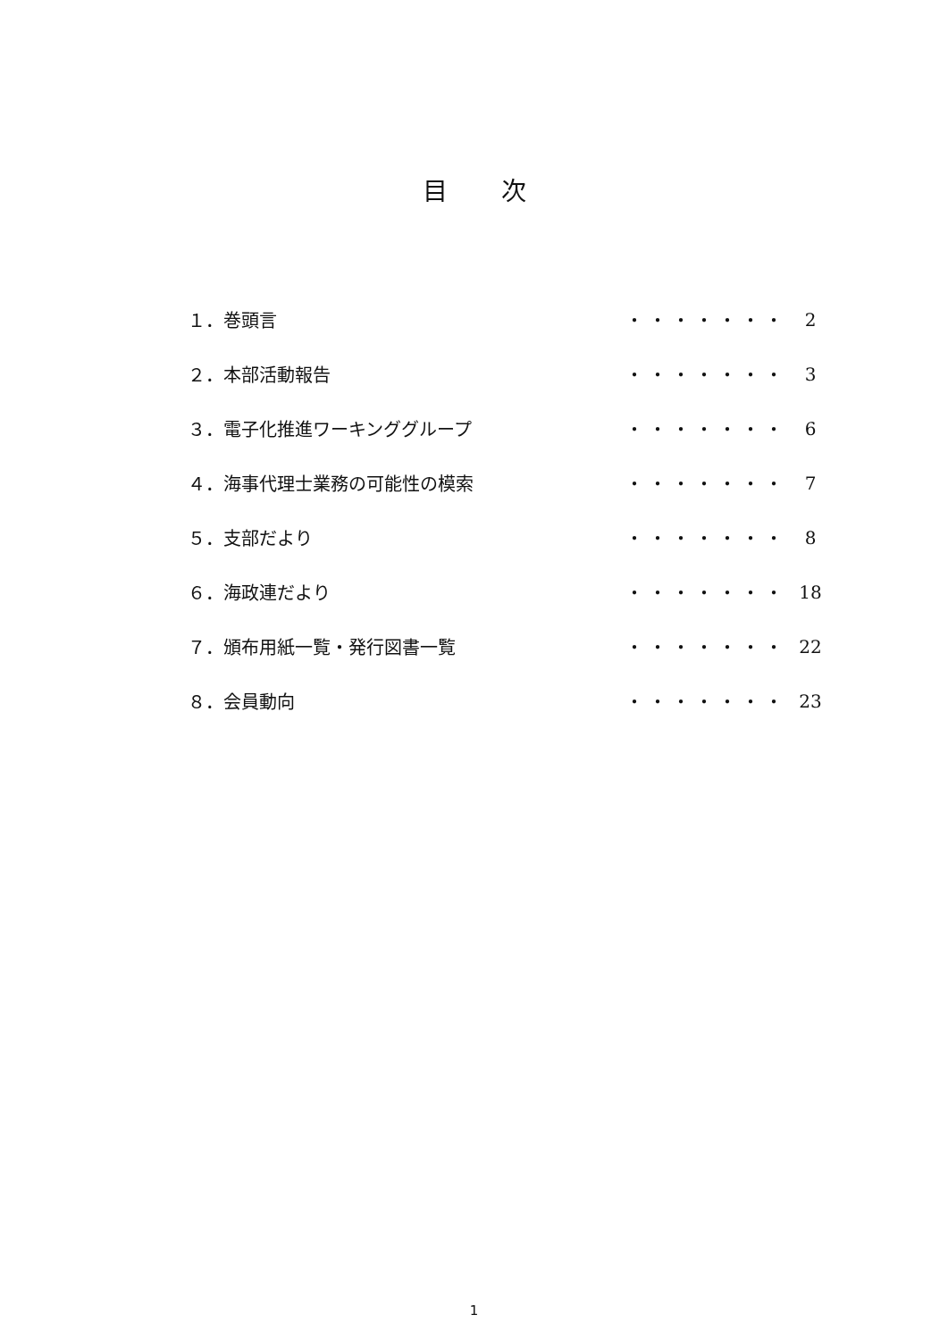目次
| １．巻頭言 | ・・・・・・・ | 2 |
| ２．本部活動報告 | ・・・・・・・ | 3 |
| ３．電子化推進ワーキンググループ | ・・・・・・・ | 6 |
| ４．海事代理士業務の可能性の模索 | ・・・・・・・ | 7 |
| ５．支部だより | ・・・・・・・ | 8 |
| ６．海政連だより | ・・・・・・・ | 18 |
| ７．頒布用紙一覧・発行図書一覧 | ・・・・・・・ | 22 |
| ８．会員動向 | ・・・・・・・ | 23 |
1